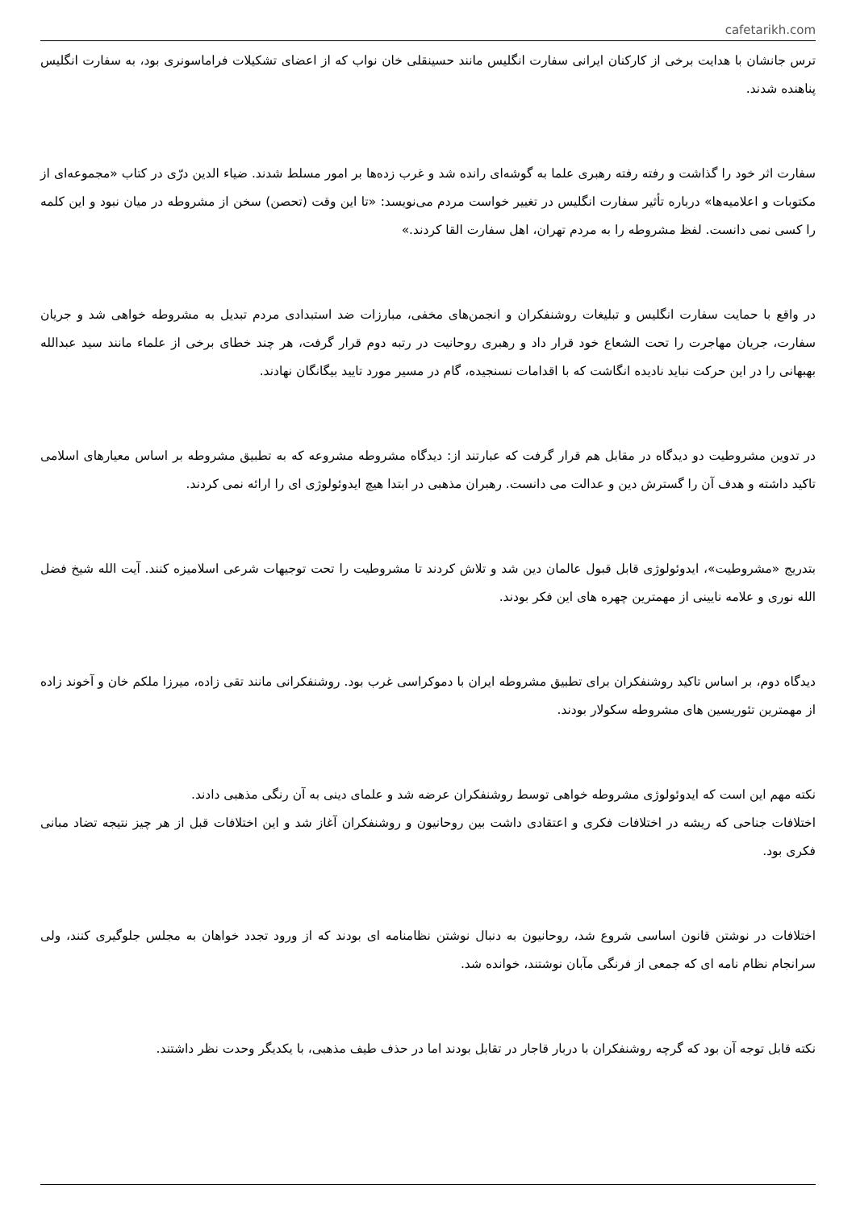cafetarikh.com
ترس جانشان با هدایت برخی از کارکنان ایرانی سفارت انگلیس مانند حسینقلی خان نواب که از اعضای تشکیلات فراماسونری بود، به سفارت انگلیس پناهنده شدند.
سفارت اثر خود را گذاشت و رفته رفته رهبری علما به گوشه‌ای رانده شد و غرب زده‌ها بر امور مسلط شدند. ضیاء الدین درّی در کتاب «مجموعه‌ای از مکتوبات و اعلامیه‌ها» درباره تأثیر سفارت انگلیس در تغییر خواست مردم می‌نویسد: «تا این وقت (تحصن) سخن از مشروطه در میان نبود و این کلمه را کسی نمی دانست. لفظ مشروطه را به مردم تهران، اهل سفارت القا کردند.»
در واقع با حمایت سفارت انگلیس و تبلیغات روشنفکران و انجمن‌های مخفی، مبارزات ضد استبدادی مردم تبدیل به مشروطه خواهی شد و جریان سفارت، جریان مهاجرت را تحت الشعاع خود قرار داد و رهبری روحانیت در رتبه دوم قرار گرفت، هر چند خطای برخی از علماء مانند سید عبدالله بهبهانی را در این حرکت نباید نادیده انگاشت که با اقدامات نسنجیده، گام در مسیر مورد تایید بیگانگان نهادند.
در تدوین مشروطیت دو دیدگاه در مقابل هم قرار گرفت که عبارتند از: دیدگاه مشروطه مشروعه که به تطبیق مشروطه بر اساس معیارهای اسلامی تاکید داشته و هدف آن را گسترش دین و عدالت می دانست. رهبران مذهبی در ابتدا هیچ ایدوئولوژی ای را ارائه نمی کردند.
بتدریج «مشروطیت»، ایدوئولوژی قابل قبول عالمان دین شد و تلاش کردند تا مشروطیت را تحت توجیهات شرعی اسلامیزه کنند. آیت الله شیخ فضل الله نوری و علامه نایینی از مهمترین چهره های این فکر بودند.
دیدگاه دوم، بر اساس تاکید روشنفکران برای تطبیق مشروطه ایران با دموکراسی غرب بود. روشنفکرانی مانند تقی زاده، میرزا ملکم خان و آخوند زاده از مهمترین تئوریسین های مشروطه سکولار بودند.
نکته مهم این است که ایدوئولوژی مشروطه خواهی توسط روشنفکران عرضه شد و علمای دینی به آن رنگی مذهبی دادند.
اختلافات جناحی که ریشه در اختلافات فکری و اعتقادی داشت بین روحانیون و روشنفکران آغاز شد و این اختلافات قبل از هر چیز نتیجه تضاد مبانی فکری بود.
اختلافات در نوشتن قانون اساسی شروع شد، روحانیون به دنبال نوشتن نظامنامه ای بودند که از ورود تجدد خواهان به مجلس جلوگیری کنند، ولی سرانجام نظام نامه ای که جمعی از فرنگی مآبان نوشتند، خوانده شد.
نکته قابل توجه آن بود که گرچه روشنفکران با دربار قاجار در تقابل بودند اما در حذف طیف مذهبی، با یکدیگر وحدت نظر داشتند.